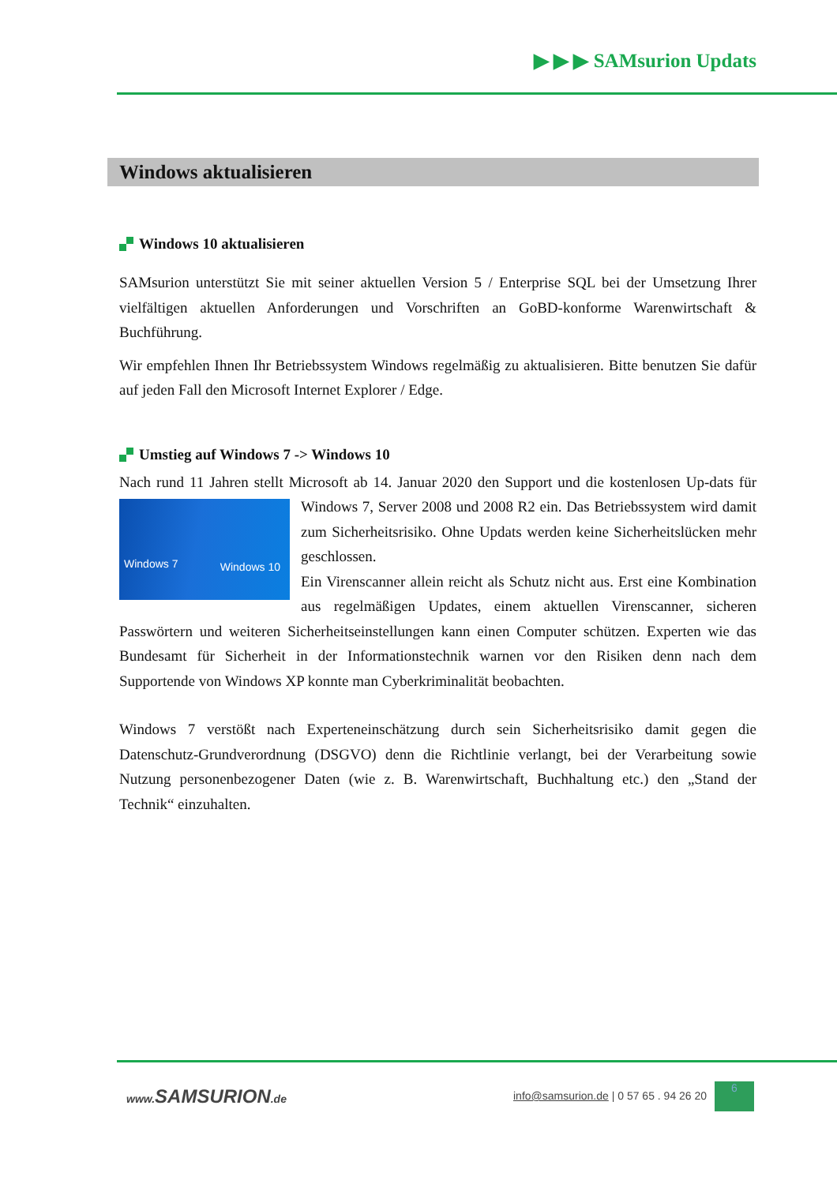▶ ▶ ▶ SAMsurion Updats
Windows aktualisieren
Windows 10 aktualisieren
SAMsurion unterstützt Sie mit seiner aktuellen Version 5 / Enterprise SQL bei der Umsetzung Ihrer vielfältigen aktuellen Anforderungen und Vorschriften an GoBD-konforme Warenwirtschaft & Buchführung.
Wir empfehlen Ihnen Ihr Betriebssystem Windows regelmäßig zu aktualisieren. Bitte benutzen Sie dafür auf jeden Fall den Microsoft Internet Explorer / Edge.
Umstieg auf Windows 7 -> Windows 10
Nach rund 11 Jahren stellt Microsoft ab 14. Januar 2020 den Support und die kostenlosen Up- Windows 7 Windows 10 dats für Windows 7, Server 2008 und 2008 R2 ein. Das Betriebssystem wird damit zum Sicherheitsrisiko. Ohne Updats werden keine Sicherheitslücken mehr geschlossen.
Ein Virenscanner allein reicht als Schutz nicht aus. Erst eine Kombination aus regelmäßigen Updates, einem aktuellen Virenscanner, sicheren Passwörtern und weiteren Sicherheitseinstellungen kann einen Computer schützen. Experten wie das Bundesamt für Sicherheit in der Informationstechnik warnen vor den Risiken denn nach dem Supportende von Windows XP konnte man Cyberkriminalität beobachten.
Windows 7 verstößt nach Experteneinschätzung durch sein Sicherheitsrisiko damit gegen die Datenschutz-Grundverordnung (DSGVO) denn die Richtlinie verlangt, bei der Verarbeitung sowie Nutzung personenbezogener Daten (wie z. B. Warenwirtschaft, Buchhaltung etc.) den „Stand der Technik“ einzuhalten.
www.SAMSURION.de info@samsurion.de | 0 57 65 . 94 26 20 6